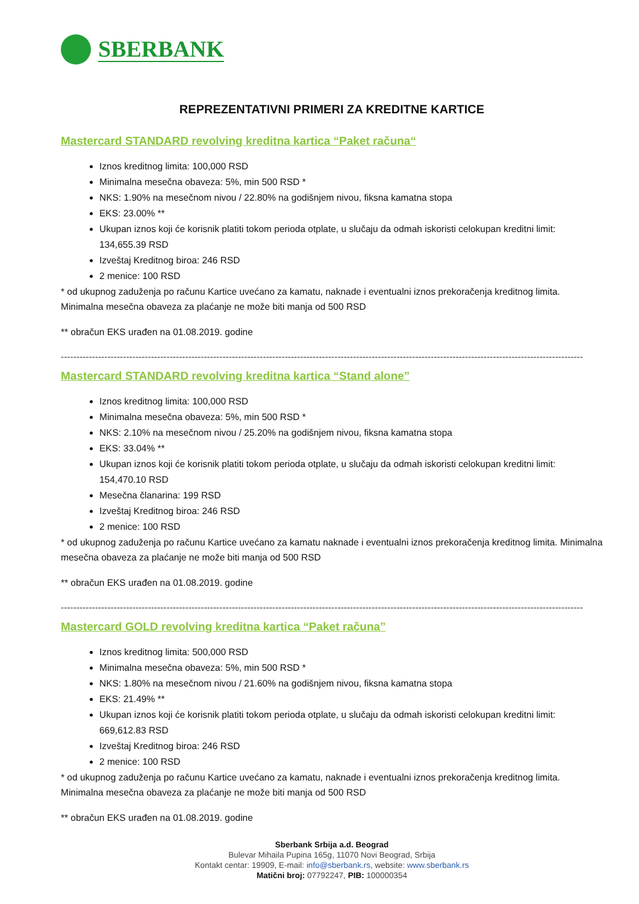SBERBANK
REPREZENTATIVNI PRIMERI ZA KREDITNE KARTICE
Mastercard STANDARD revolving kreditna kartica “Paket računa“
Iznos kreditnog limita: 100,000 RSD
Minimalna mesečna obaveza: 5%, min 500 RSD *
NKS: 1.90% na mesečnom nivou / 22.80% na godišnjem nivou, fiksna kamatna stopa
EKS: 23.00% **
Ukupan iznos koji će korisnik platiti tokom perioda otplate, u slučaju da odmah iskoristi celokupan kreditni limit: 134,655.39 RSD
Izveštaj Kreditnog biroa: 246 RSD
2 menice: 100 RSD
* od ukupnog zaduženja po računu Kartice uvećano za kamatu, naknade i eventualni iznos prekoračenja kreditnog limita. Minimalna mesečna obaveza za plaćanje ne može biti manja od 500 RSD
** obračun EKS urađen na 01.08.2019. godine
------------------------------------------------------------------------------------------------------------------------------------------------------------------------
Mastercard STANDARD revolving kreditna kartica “Stand alone”
Iznos kreditnog limita: 100,000 RSD
Minimalna mesečna obaveza: 5%, min 500 RSD *
NKS: 2.10% na mesečnom nivou / 25.20% na godišnjem nivou, fiksna kamatna stopa
EKS: 33.04% **
Ukupan iznos koji će korisnik platiti tokom perioda otplate, u slučaju da odmah iskoristi celokupan kreditni limit: 154,470.10 RSD
Mesečna članarina: 199 RSD
Izveštaj Kreditnog biroa: 246 RSD
2 menice: 100 RSD
* od ukupnog zaduženja po računu Kartice uvećano za kamatu naknade i eventualni iznos prekoračenja kreditnog limita. Minimalna mesečna obaveza za plaćanje ne može biti manja od 500 RSD
** obračun EKS urađen na 01.08.2019. godine
------------------------------------------------------------------------------------------------------------------------------------------------------------------------
Mastercard GOLD revolving kreditna kartica “Paket računa”
Iznos kreditnog limita: 500,000 RSD
Minimalna mesečna obaveza: 5%, min 500 RSD *
NKS: 1.80% na mesečnom nivou / 21.60% na godišnjem nivou, fiksna kamatna stopa
EKS: 21.49% **
Ukupan iznos koji će korisnik platiti tokom perioda otplate, u slučaju da odmah iskoristi celokupan kreditni limit: 669,612.83 RSD
Izveštaj Kreditnog biroa: 246 RSD
2 menice: 100 RSD
* od ukupnog zaduženja po računu Kartice uvećano za kamatu, naknade i eventualni iznos prekoračenja kreditnog limita. Minimalna mesečna obaveza za plaćanje ne može biti manja od 500 RSD
** obračun EKS urađen na 01.08.2019. godine
Sberbank Srbija a.d. Beograd
Bulevar Mihaila Pupina 165g, 11070 Novi Beograd, Srbija
Kontakt centar: 19909, E-mail: info@sberbank.rs, website: www.sberbank.rs
Matični broj: 07792247, PIB: 100000354